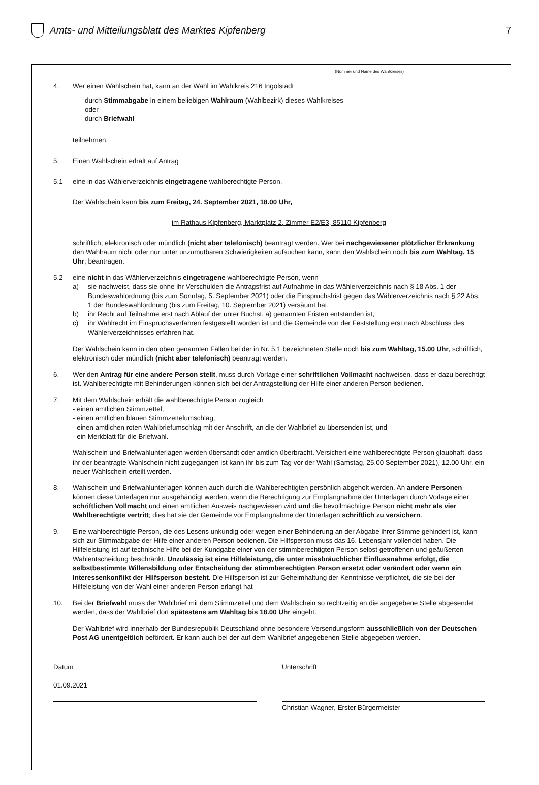Amts- und Mitteilungsblatt des Marktes Kipfenberg
7
(Nummer und Name des Wahlkreises)
4. Wer einen Wahlschein hat, kann an der Wahl im Wahlkreis 216 Ingolstadt
durch Stimmabgabe in einem beliebigen Wahlraum (Wahlbezirk) dieses Wahlkreises
oder
durch Briefwahl
teilnehmen.
5. Einen Wahlschein erhält auf Antrag
5.1 eine in das Wählerverzeichnis eingetragene wahlberechtigte Person.
Der Wahlschein kann bis zum Freitag, 24. September 2021, 18.00 Uhr,
im Rathaus Kipfenberg, Marktplatz 2, Zimmer E2/E3, 85110 Kipfenberg
schriftlich, elektronisch oder mündlich (nicht aber telefonisch) beantragt werden. Wer bei nachgewiesener plötzlicher Erkrankung den Wahlraum nicht oder nur unter unzumutbaren Schwierigkeiten aufsuchen kann, kann den Wahlschein noch bis zum Wahltag, 15 Uhr, beantragen.
5.2 eine nicht in das Wählerverzeichnis eingetragene wahlberechtigte Person, wenn
a) sie nachweist, dass sie ohne ihr Verschulden die Antragsfrist auf Aufnahme in das Wählerverzeichnis nach § 18 Abs. 1 der Bundeswahlordnung (bis zum Sonntag, 5. September 2021) oder die Einspruchsfrist gegen das Wählerverzeichnis nach § 22 Abs. 1 der Bundeswahlordnung (bis zum Freitag, 10. September 2021) versäumt hat,
b) ihr Recht auf Teilnahme erst nach Ablauf der unter Buchst. a) genannten Fristen entstanden ist,
c) ihr Wahlrecht im Einspruchsverfahren festgestellt worden ist und die Gemeinde von der Feststellung erst nach Abschluss des Wählerverzeichnisses erfahren hat.
Der Wahlschein kann in den oben genannten Fällen bei der in Nr. 5.1 bezeichneten Stelle noch bis zum Wahltag, 15.00 Uhr, schriftlich, elektronisch oder mündlich (nicht aber telefonisch) beantragt werden.
6. Wer den Antrag für eine andere Person stellt, muss durch Vorlage einer schriftlichen Vollmacht nachweisen, dass er dazu berechtigt ist. Wahlberechtigte mit Behinderungen können sich bei der Antragstellung der Hilfe einer anderen Person bedienen.
7. Mit dem Wahlschein erhält die wahlberechtigte Person zugleich
- einen amtlichen Stimmzettel,
- einen amtlichen blauen Stimmzettelumschlag,
- einen amtlichen roten Wahlbriefumschlag mit der Anschrift, an die der Wahlbrief zu übersenden ist, und
- ein Merkblatt für die Briefwahl.
Wahlschein und Briefwahlunterlagen werden übersandt oder amtlich überbracht. Versichert eine wahlberechtigte Person glaubhaft, dass ihr der beantragte Wahlschein nicht zugegangen ist kann ihr bis zum Tag vor der Wahl (Samstag, 25.00 September 2021), 12.00 Uhr, ein neuer Wahlschein erteilt werden.
8. Wahlschein und Briefwahlunterlagen können auch durch die Wahlberechtigten persönlich abgeholt werden. An andere Personen können diese Unterlagen nur ausgehändigt werden, wenn die Berechtigung zur Empfangnahme der Unterlagen durch Vorlage einer schriftlichen Vollmacht und einen amtlichen Ausweis nachgewiesen wird und die bevollmächtigte Person nicht mehr als vier Wahlberechtigte vertritt; dies hat sie der Gemeinde vor Empfangnahme der Unterlagen schriftlich zu versichern.
9. Eine wahlberechtigte Person, die des Lesens unkundig oder wegen einer Behinderung an der Abgabe ihrer Stimme gehindert ist, kann sich zur Stimmabgabe der Hilfe einer anderen Person bedienen. Die Hilfsperson muss das 16. Lebensjahr vollendet haben. Die Hilfeleistung ist auf technische Hilfe bei der Kundgabe einer von der stimmberechtigten Person selbst getroffenen und geäußerten Wahlentscheidung beschränkt. Unzulässig ist eine Hilfeleistung, die unter missbräuchlicher Einflussnahme erfolgt, die selbstbestimmte Willensbildung oder Entscheidung der stimmberechtigten Person ersetzt oder verändert oder wenn ein Interessenkonflikt der Hilfsperson besteht. Die Hilfsperson ist zur Geheimhaltung der Kenntnisse verpflichtet, die sie bei der Hilfeleistung von der Wahl einer anderen Person erlangt hat
10. Bei der Briefwahl muss der Wahlbrief mit dem Stimmzettel und dem Wahlschein so rechtzeitig an die angegebene Stelle abgesendet werden, dass der Wahlbrief dort spätestens am Wahltag bis 18.00 Uhr eingeht.
Der Wahlbrief wird innerhalb der Bundesrepublik Deutschland ohne besondere Versendungsform ausschließlich von der Deutschen Post AG unentgeltlich befördert. Er kann auch bei der auf dem Wahlbrief angegebenen Stelle abgegeben werden.
Datum
01.09.2021
Unterschrift
Christian Wagner, Erster Bürgermeister